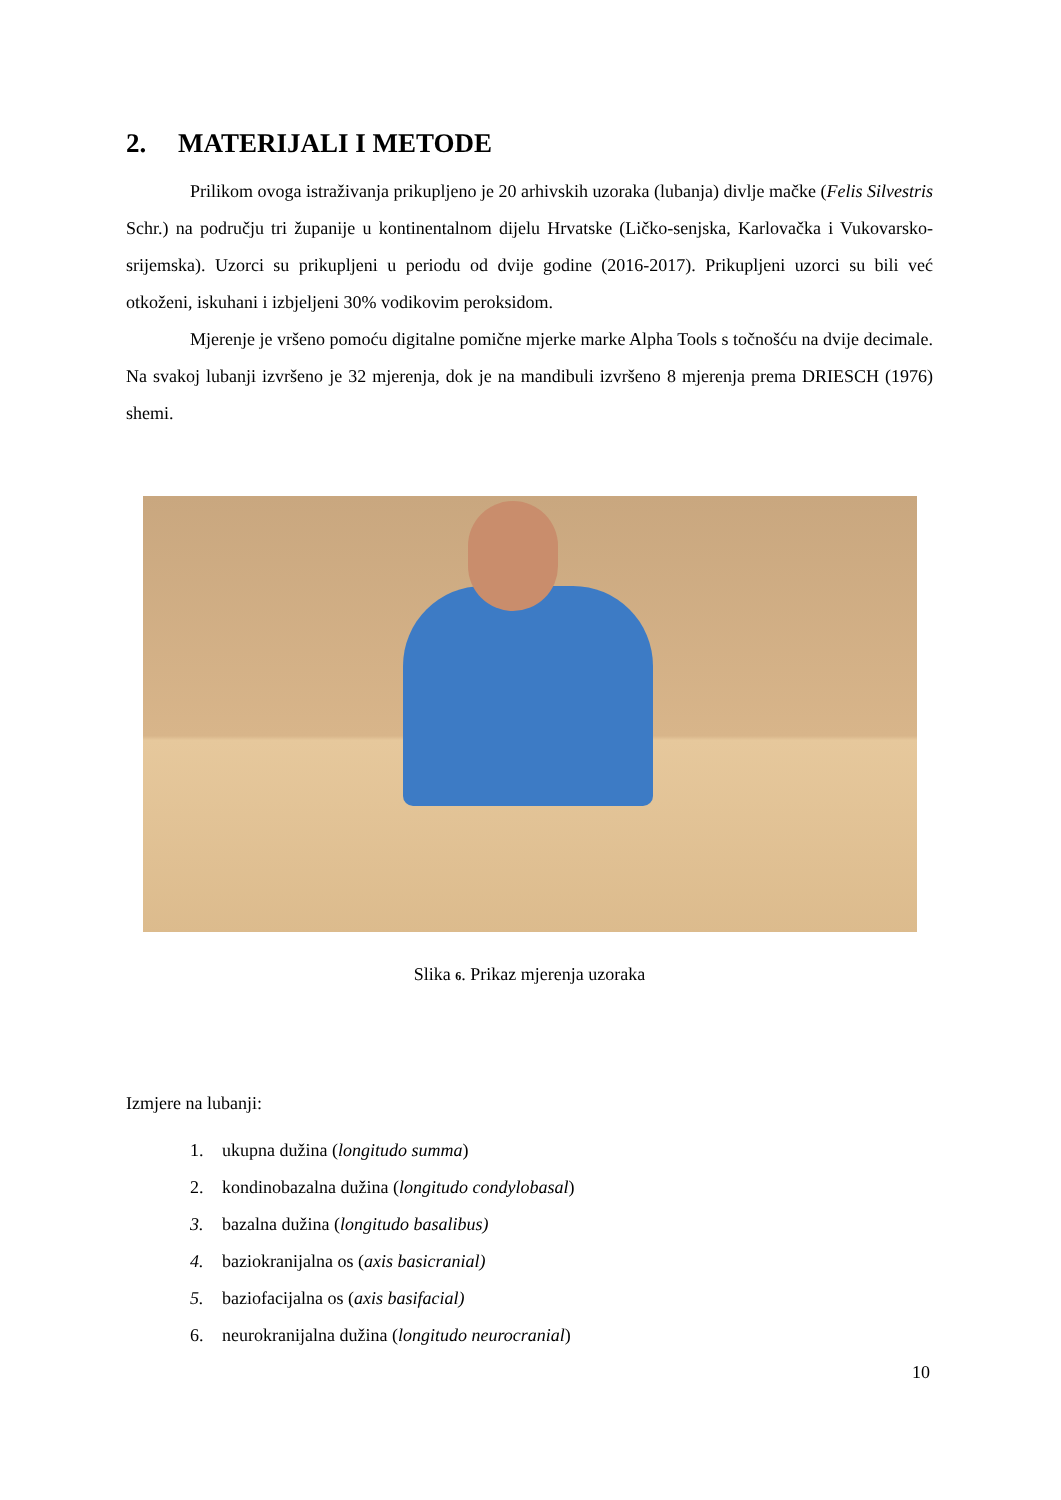2. MATERIJALI I METODE
Prilikom ovoga istraživanja prikupljeno je 20 arhivskih uzoraka (lubanja) divlje mačke (Felis Silvestris Schr.) na području tri županije u kontinentalnom dijelu Hrvatske (Ličko-senjska, Karlovačka i Vukovarsko-srijemska). Uzorci su prikupljeni u periodu od dvije godine (2016-2017). Prikupljeni uzorci su bili već otkoženi, iskuhani i izbjeljeni 30% vodikovim peroksidom.
Mjerenje je vršeno pomoću digitalne pomične mjerke marke Alpha Tools s točnošću na dvije decimale. Na svakoj lubanji izvršeno je 32 mjerenja, dok je na mandibuli izvršeno 8 mjerenja prema DRIESCH (1976) shemi.
Slika 6. Prikaz mjerenja uzoraka
Izmjere na lubanji:
1. ukupna dužina (longitudo summa)
2. kondinobazalna dužina (longitudo condylobasal)
3. bazalna dužina (longitudo basalibus)
4. baziokranijalna os (axis basicranial)
5. baziofacijalna os (axis basifacial)
6. neurokranijalna dužina (longitudo neurocranial)
10